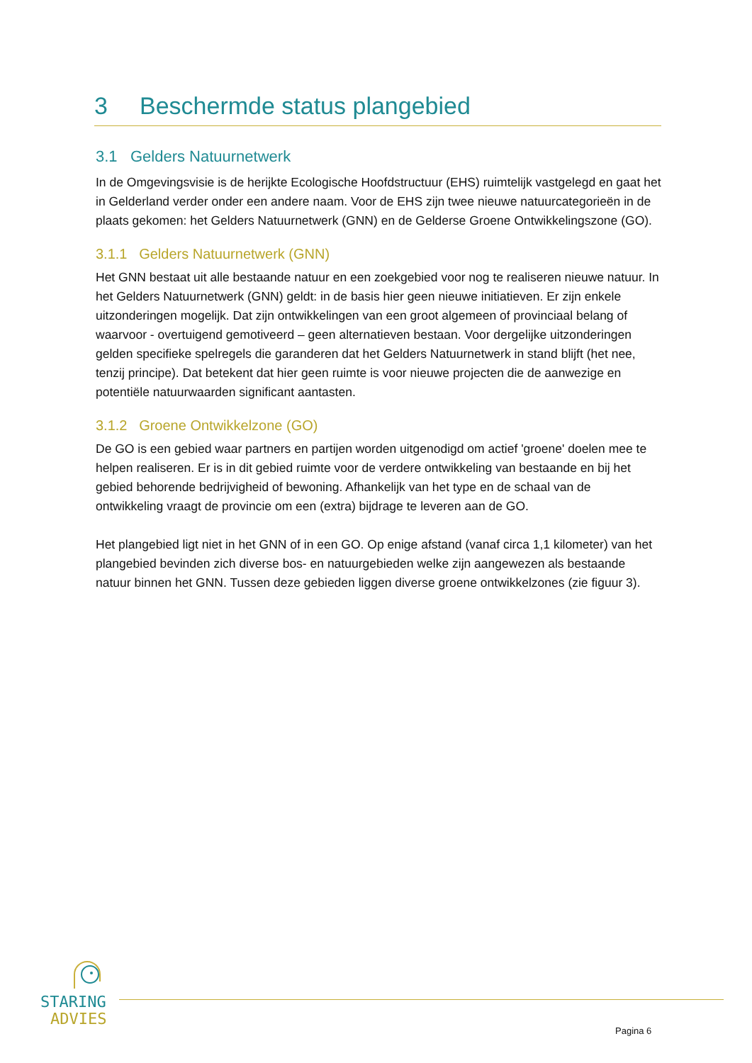3 Beschermde status plangebied
3.1 Gelders Natuurnetwerk
In de Omgevingsvisie is de herijkte Ecologische Hoofdstructuur (EHS) ruimtelijk vastgelegd en gaat het in Gelderland verder onder een andere naam. Voor de EHS zijn twee nieuwe natuurcategorieën in de plaats gekomen: het Gelders Natuurnetwerk (GNN) en de Gelderse Groene Ontwikkelingszone (GO).
3.1.1 Gelders Natuurnetwerk (GNN)
Het GNN bestaat uit alle bestaande natuur en een zoekgebied voor nog te realiseren nieuwe natuur. In het Gelders Natuurnetwerk (GNN) geldt: in de basis hier geen nieuwe initiatieven. Er zijn enkele uitzonderingen mogelijk. Dat zijn ontwikkelingen van een groot algemeen of provinciaal belang of waarvoor - overtuigend gemotiveerd – geen alternatieven bestaan. Voor dergelijke uitzonderingen gelden specifieke spelregels die garanderen dat het Gelders Natuurnetwerk in stand blijft (het nee, tenzij principe). Dat betekent dat hier geen ruimte is voor nieuwe projecten die de aanwezige en potentiële natuurwaarden significant aantasten.
3.1.2 Groene Ontwikkelzone (GO)
De GO is een gebied waar partners en partijen worden uitgenodigd om actief 'groene' doelen mee te helpen realiseren. Er is in dit gebied ruimte voor de verdere ontwikkeling van bestaande en bij het gebied behorende bedrijvigheid of bewoning. Afhankelijk van het type en de schaal van de ontwikkeling vraagt de provincie om een (extra) bijdrage te leveren aan de GO.
Het plangebied ligt niet in het GNN of in een GO. Op enige afstand (vanaf circa 1,1 kilometer) van het plangebied bevinden zich diverse bos- en natuurgebieden welke zijn aangewezen als bestaande natuur binnen het GNN. Tussen deze gebieden liggen diverse groene ontwikkelzones (zie figuur 3).
STARING
ADVIES
Pagina 6